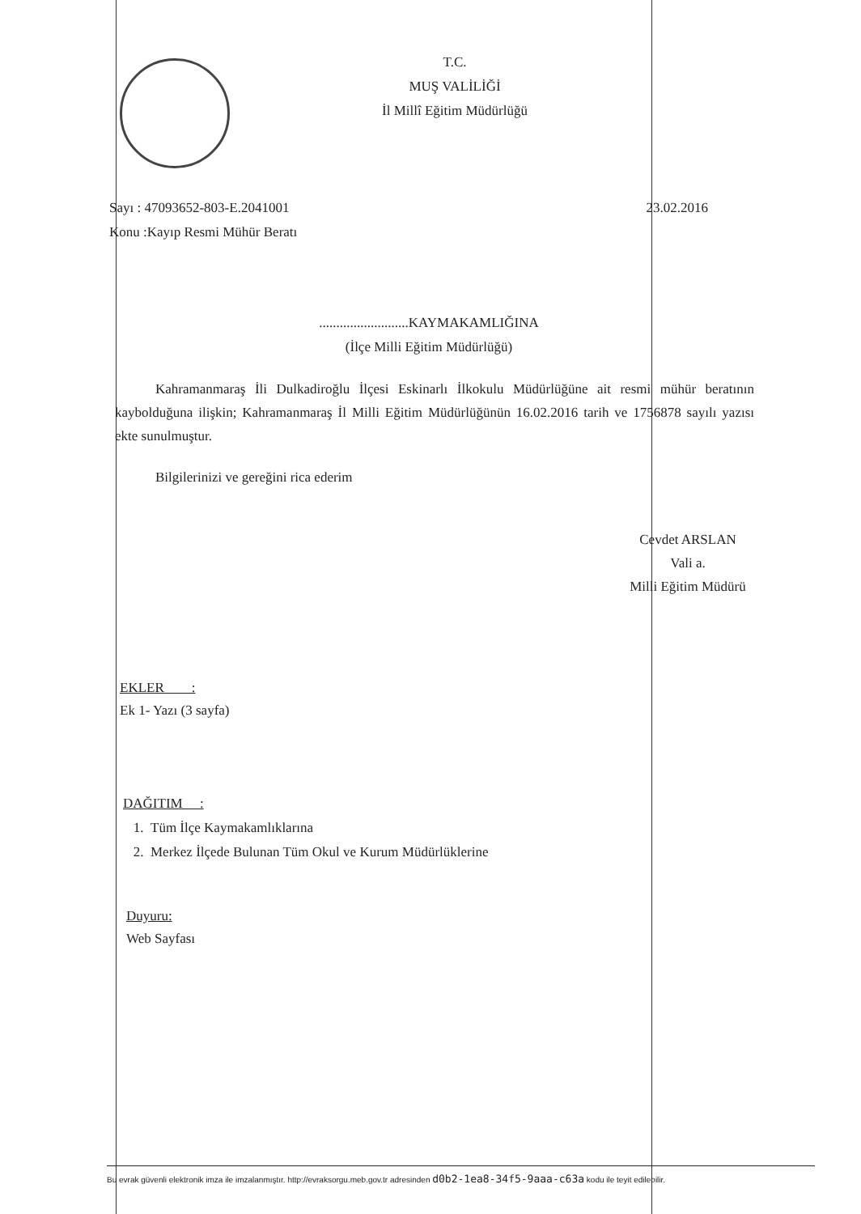T.C.
MUŞ VALİLİĞİ
İl Millî Eğitim Müdürlüğü
Sayı : 47093652-803-E.2041001 23.02.2016
Konu :Kayıp Resmi Mühür Beratı
..........................KAYMAKAMLIĞINA
(İlçe Milli Eğitim Müdürlüğü)
Kahramanmaraş İli Dulkadiroğlu İlçesi Eskinarlı İlkokulu Müdürlüğüne ait resmi mühür beratının kaybolduğuna ilişkin; Kahramanmaraş İl Milli Eğitim Müdürlüğünün 16.02.2016 tarih ve 1756878 sayılı yazısı ekte sunulmuştur.
Bilgilerinizi ve gereğini rica ederim
Cevdet ARSLAN
Vali a.
Milli Eğitim Müdürü
EKLER :
Ek 1- Yazı (3 sayfa)
DAĞITIM :
1. Tüm İlçe Kaymakamlıklarına
2. Merkez İlçede Bulunan Tüm Okul ve Kurum Müdürlüklerine
Duyuru:
Web Sayfası
Bu evrak güvenli elektronik imza ile imzalanmıştır. http://evraksorgu.meb.gov.tr adresinden d0b2-1ea8-34f5-9aaa-c63a kodu ile teyit edilebilir.